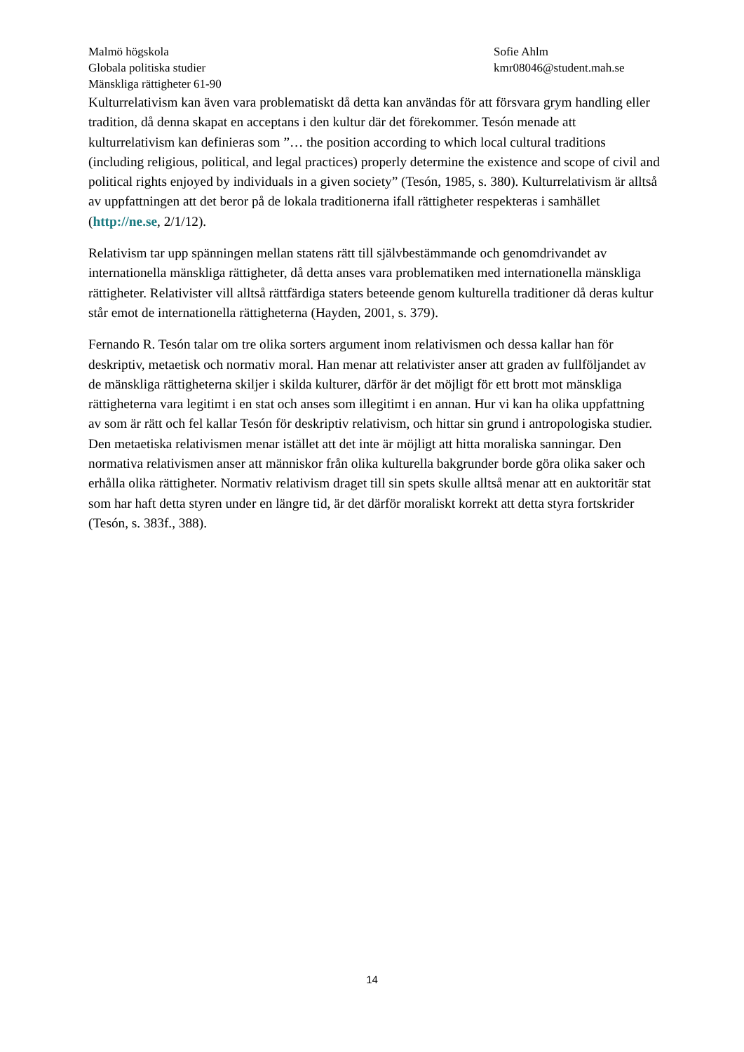Malmö högskola
Globala politiska studier
Mänskliga rättigheter 61-90
Sofie Ahlm
kmr08046@student.mah.se
Kulturrelativism kan även vara problematiskt då detta kan användas för att försvara grym handling eller tradition, då denna skapat en acceptans i den kultur där det förekommer. Tesón menade att kulturrelativism kan definieras som ”… the position according to which local cultural traditions (including religious, political, and legal practices) properly determine the existence and scope of civil and political rights enjoyed by individuals in a given society” (Tesón, 1985, s. 380). Kulturrelativism är alltså av uppfattningen att det beror på de lokala traditionerna ifall rättigheter respekteras i samhället (http://ne.se, 2/1/12).
Relativism tar upp spänningen mellan statens rätt till självbestämmande och genomdrivandet av internationella mänskliga rättigheter, då detta anses vara problematiken med internationella mänskliga rättigheter. Relativister vill alltså rättfärdiga staters beteende genom kulturella traditioner då deras kultur står emot de internationella rättigheterna (Hayden, 2001, s. 379).
Fernando R. Tesón talar om tre olika sorters argument inom relativismen och dessa kallar han för deskriptiv, metaetisk och normativ moral. Han menar att relativister anser att graden av fullföljandet av de mänskliga rättigheterna skiljer i skilda kulturer, därför är det möjligt för ett brott mot mänskliga rättigheterna vara legitimt i en stat och anses som illegitimt i en annan. Hur vi kan ha olika uppfattning av som är rätt och fel kallar Tesón för deskriptiv relativism, och hittar sin grund i antropologiska studier. Den metaetiska relativismen menar istället att det inte är möjligt att hitta moraliska sanningar. Den normativa relativismen anser att människor från olika kulturella bakgrunder borde göra olika saker och erhålla olika rättigheter. Normativ relativism draget till sin spets skulle alltså menar att en auktoritär stat som har haft detta styren under en längre tid, är det därför moraliskt korrekt att detta styra fortskrider (Tesón, s. 383f., 388).
14